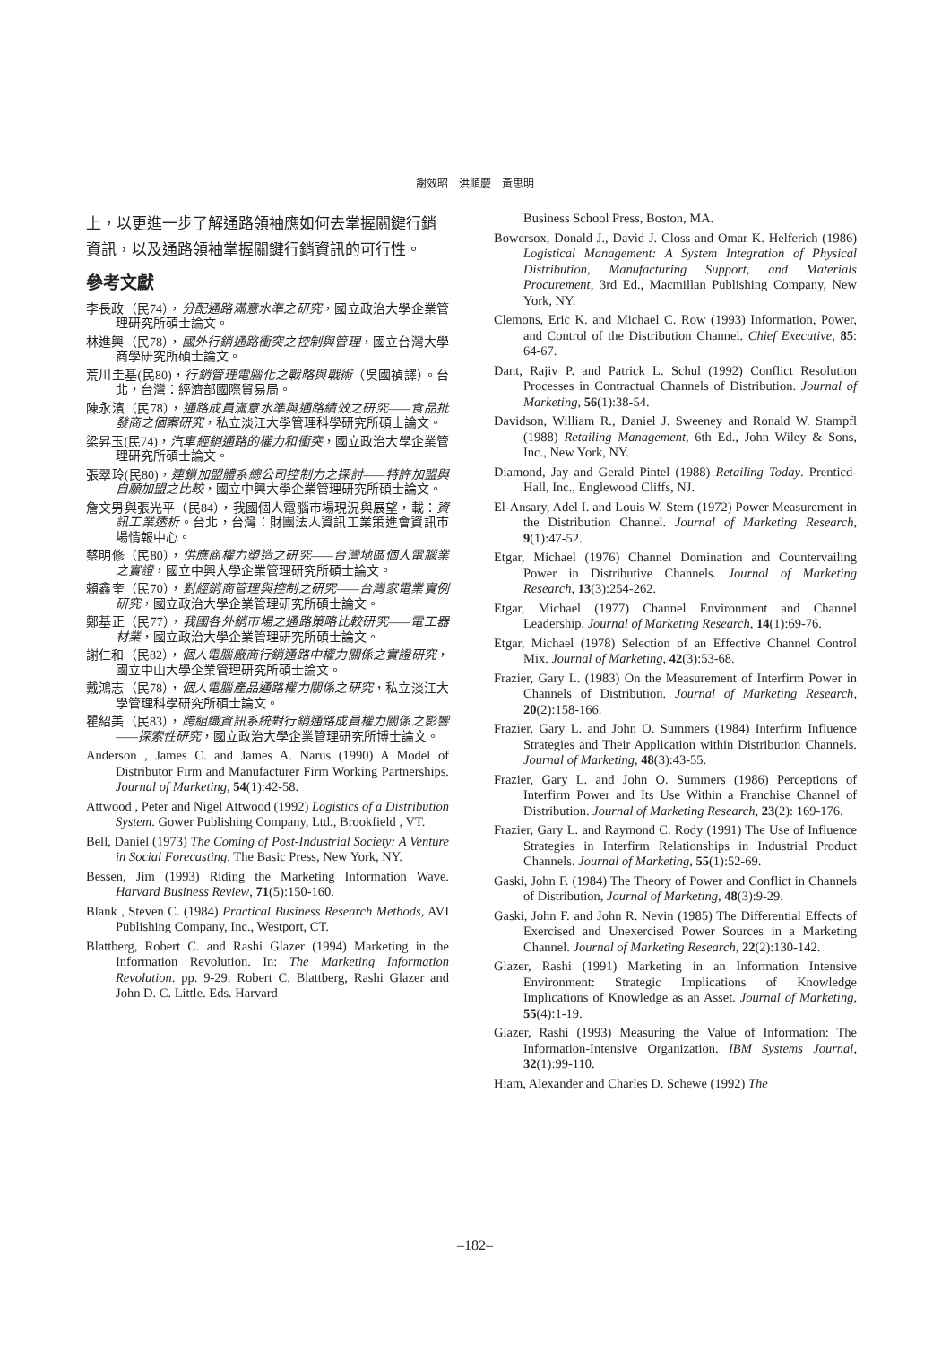謝效昭　洪順慶　黃思明
上，以更進一步了解通路領袖應如何去掌握關鍵行銷資訊，以及通路領袖掌握關鍵行銷資訊的可行性。
參考文獻
李長政（民74），分配通路滿意水準之研究，國立政治大學企業管理研究所碩士論文。
林進興（民78），國外行銷通路衝突之控制與管理，國立台灣大學商學研究所碩士論文。
荒川圭基(民80)，行銷管理電腦化之戰略與戰術（吳國禎譯）。台北，台灣：經濟部國際貿易局。
陳永濱（民78），通路成員滿意水準與通路績效之研究——食品批發商之個案研究，私立淡江大學管理科學研究所碩士論文。
梁昇玉(民74)，汽車經銷通路的權力和衝突，國立政治大學企業管理研究所碩士論文。
張翠玲(民80)，連鎖加盟體系總公司控制力之探討——特許加盟與自願加盟之比較，國立中興大學企業管理研究所碩士論文。
詹文男與張光平（民84），我國個人電腦市場現況與展望，載：資訊工業透析。台北，台灣：財團法人資訊工業策進會資訊市場情報中心。
蔡明修（民80），供應商權力塑造之研究——台灣地區個人電腦業之實證，國立中興大學企業管理研究所碩士論文。
賴鑫奎（民70），對經銷商管理與控制之研究——台灣家電業實例研究，國立政治大學企業管理研究所碩士論文。
鄭基正（民77），我國各外銷市場之通路策略比較研究——電工器材業，國立政治大學企業管理研究所碩士論文。
謝仁和（民82），個人電腦廠商行銷通路中權力關係之實證研究，國立中山大學企業管理研究所碩士論文。
戴鴻志（民78），個人電腦產品通路權力關係之研究，私立淡江大學管理科學研究所碩士論文。
瞿紹美（民83），跨組織資訊系統對行銷通路成員權力關係之影響——探索性研究，國立政治大學企業管理研究所博士論文。
Anderson , James C. and James A. Narus (1990) A Model of Distributor Firm and Manufacturer Firm Working Partnerships. Journal of Marketing, 54(1):42-58.
Attwood , Peter and Nigel Attwood (1992) Logistics of a Distribution System. Gower Publishing Company, Ltd., Brookfield , VT.
Bell, Daniel (1973) The Coming of Post-Industrial Society: A Venture in Social Forecasting. The Basic Press, New York, NY.
Bessen, Jim (1993) Riding the Marketing Information Wave. Harvard Business Review, 71(5):150-160.
Blank , Steven C. (1984) Practical Business Research Methods, AVI Publishing Company, Inc., Westport, CT.
Blattberg, Robert C. and Rashi Glazer (1994) Marketing in the Information Revolution. In: The Marketing Information Revolution. pp. 9-29. Robert C. Blattberg, Rashi Glazer and John D. C. Little. Eds. Harvard
Business School Press, Boston, MA.
Bowersox, Donald J., David J. Closs and Omar K. Helferich (1986) Logistical Management: A System Integration of Physical Distribution, Manufacturing Support, and Materials Procurement, 3rd Ed., Macmillan Publishing Company, New York, NY.
Clemons, Eric K. and Michael C. Row (1993) Information, Power, and Control of the Distribution Channel. Chief Executive, 85: 64-67.
Dant, Rajiv P. and Patrick L. Schul (1992) Conflict Resolution Processes in Contractual Channels of Distribution. Journal of Marketing, 56(1):38-54.
Davidson, William R., Daniel J. Sweeney and Ronald W. Stampfl (1988) Retailing Management, 6th Ed., John Wiley & Sons, Inc., New York, NY.
Diamond, Jay and Gerald Pintel (1988) Retailing Today. Prenticd-Hall, Inc., Englewood Cliffs, NJ.
El-Ansary, Adel I. and Louis W. Stern (1972) Power Measurement in the Distribution Channel. Journal of Marketing Research, 9(1):47-52.
Etgar, Michael (1976) Channel Domination and Countervailing Power in Distributive Channels. Journal of Marketing Research, 13(3):254-262.
Etgar, Michael (1977) Channel Environment and Channel Leadership. Journal of Marketing Research, 14(1):69-76.
Etgar, Michael (1978) Selection of an Effective Channel Control Mix. Journal of Marketing, 42(3):53-68.
Frazier, Gary L. (1983) On the Measurement of Interfirm Power in Channels of Distribution. Journal of Marketing Research, 20(2):158-166.
Frazier, Gary L. and John O. Summers (1984) Interfirm Influence Strategies and Their Application within Distribution Channels. Journal of Marketing, 48(3):43-55.
Frazier, Gary L. and John O. Summers (1986) Perceptions of Interfirm Power and Its Use Within a Franchise Channel of Distribution. Journal of Marketing Research, 23(2): 169-176.
Frazier, Gary L. and Raymond C. Rody (1991) The Use of Influence Strategies in Interfirm Relationships in Industrial Product Channels. Journal of Marketing, 55(1):52-69.
Gaski, John F. (1984) The Theory of Power and Conflict in Channels of Distribution, Journal of Marketing, 48(3):9-29.
Gaski, John F. and John R. Nevin (1985) The Differential Effects of Exercised and Unexercised Power Sources in a Marketing Channel. Journal of Marketing Research, 22(2):130-142.
Glazer, Rashi (1991) Marketing in an Information Intensive Environment: Strategic Implications of Knowledge Implications of Knowledge as an Asset. Journal of Marketing, 55(4):1-19.
Glazer, Rashi (1993) Measuring the Value of Information: The Information-Intensive Organization. IBM Systems Journal, 32(1):99-110.
Hiam, Alexander and Charles D. Schewe (1992) The
–182–